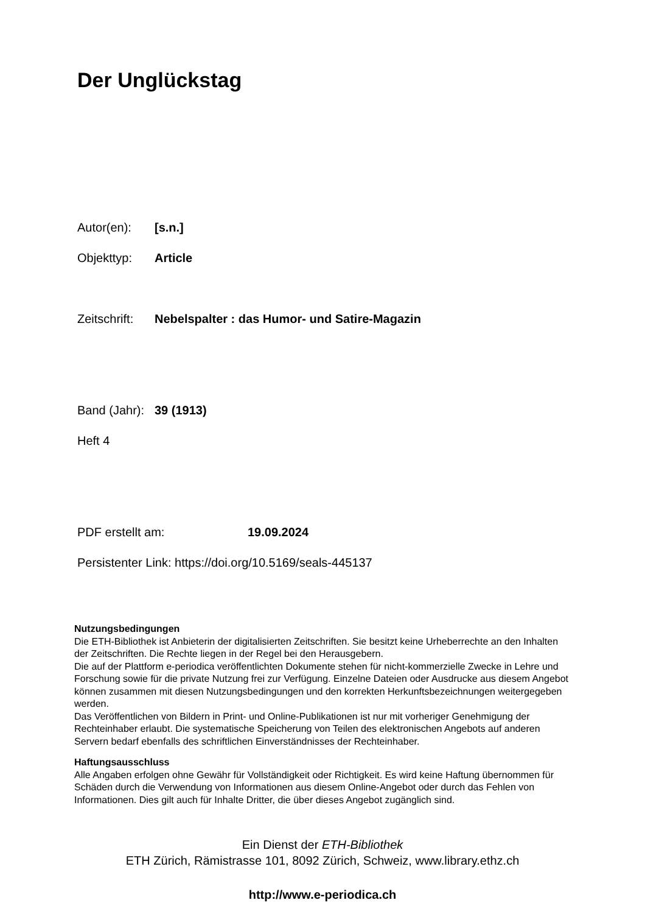Der Unglückstag
Autor(en): [s.n.]
Objekttyp: Article
Zeitschrift: Nebelspalter : das Humor- und Satire-Magazin
Band (Jahr): 39 (1913)
Heft 4
PDF erstellt am: 19.09.2024
Persistenter Link: https://doi.org/10.5169/seals-445137
Nutzungsbedingungen
Die ETH-Bibliothek ist Anbieterin der digitalisierten Zeitschriften. Sie besitzt keine Urheberrechte an den Inhalten der Zeitschriften. Die Rechte liegen in der Regel bei den Herausgebern.
Die auf der Plattform e-periodica veröffentlichten Dokumente stehen für nicht-kommerzielle Zwecke in Lehre und Forschung sowie für die private Nutzung frei zur Verfügung. Einzelne Dateien oder Ausdrucke aus diesem Angebot können zusammen mit diesen Nutzungsbedingungen und den korrekten Herkunftsbezeichnungen weitergegeben werden.
Das Veröffentlichen von Bildern in Print- und Online-Publikationen ist nur mit vorheriger Genehmigung der Rechteinhaber erlaubt. Die systematische Speicherung von Teilen des elektronischen Angebots auf anderen Servern bedarf ebenfalls des schriftlichen Einverständnisses der Rechteinhaber.
Haftungsausschluss
Alle Angaben erfolgen ohne Gewähr für Vollständigkeit oder Richtigkeit. Es wird keine Haftung übernommen für Schäden durch die Verwendung von Informationen aus diesem Online-Angebot oder durch das Fehlen von Informationen. Dies gilt auch für Inhalte Dritter, die über dieses Angebot zugänglich sind.
Ein Dienst der ETH-Bibliothek
ETH Zürich, Rämistrasse 101, 8092 Zürich, Schweiz, www.library.ethz.ch
http://www.e-periodica.ch